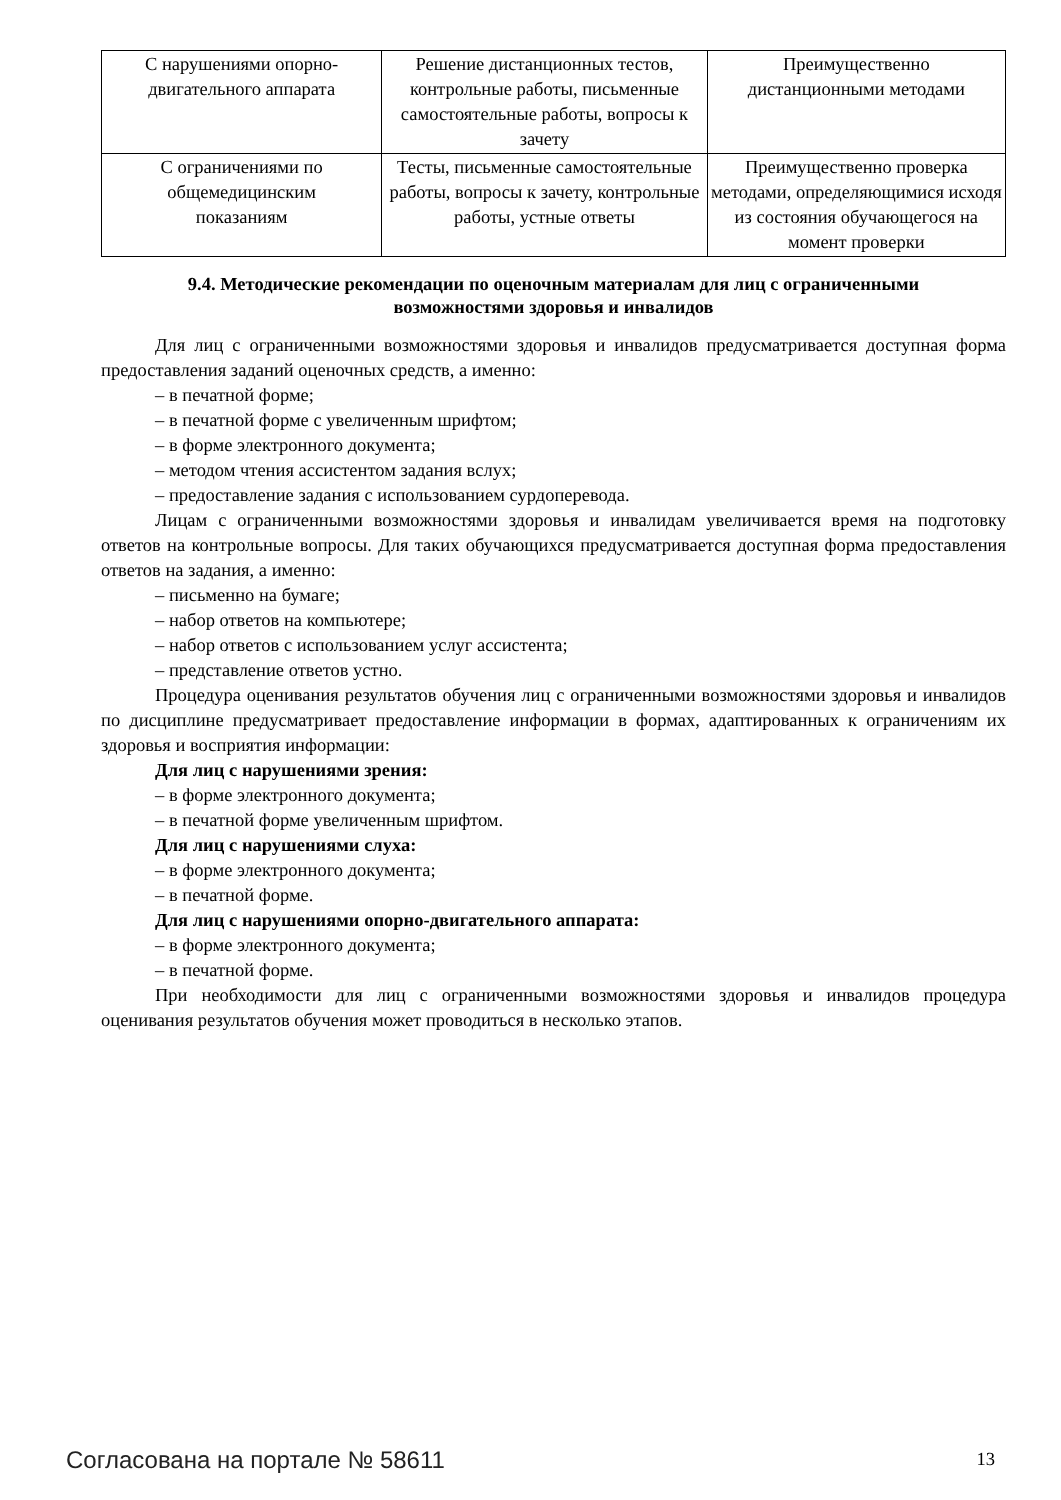| С нарушениями опорно- двигательного аппарата | Решение дистанционных тестов, контрольные работы, письменные самостоятельные работы, вопросы к зачету | Преимущественно дистанционными методами |
| С ограничениями по общемедицинским показаниям | Тесты, письменные самостоятельные работы, вопросы к зачету, контрольные работы, устные ответы | Преимущественно проверка методами, определяющимися исходя из состояния обучающегося на момент проверки |
9.4. Методические рекомендации по оценочным материалам для лиц с ограниченными возможностями здоровья и инвалидов
Для лиц с ограниченными возможностями здоровья и инвалидов предусматривается доступная форма предоставления заданий оценочных средств, а именно:
– в печатной форме;
– в печатной форме с увеличенным шрифтом;
– в форме электронного документа;
– методом чтения ассистентом задания вслух;
– предоставление задания с использованием сурдоперевода.
Лицам с ограниченными возможностями здоровья и инвалидам увеличивается время на подготовку ответов на контрольные вопросы. Для таких обучающихся предусматривается доступная форма предоставления ответов на задания, а именно:
– письменно на бумаге;
– набор ответов на компьютере;
– набор ответов с использованием услуг ассистента;
– представление ответов устно.
Процедура оценивания результатов обучения лиц с ограниченными возможностями здоровья и инвалидов по дисциплине предусматривает предоставление информации в формах, адаптированных к ограничениям их здоровья и восприятия информации:
Для лиц с нарушениями зрения:
– в форме электронного документа;
– в печатной форме увеличенным шрифтом.
Для лиц с нарушениями слуха:
– в форме электронного документа;
– в печатной форме.
Для лиц с нарушениями опорно-двигательного аппарата:
– в форме электронного документа;
– в печатной форме.
При необходимости для лиц с ограниченными возможностями здоровья и инвалидов процедура оценивания результатов обучения может проводиться в несколько этапов.
Согласована на портале № 58611 13